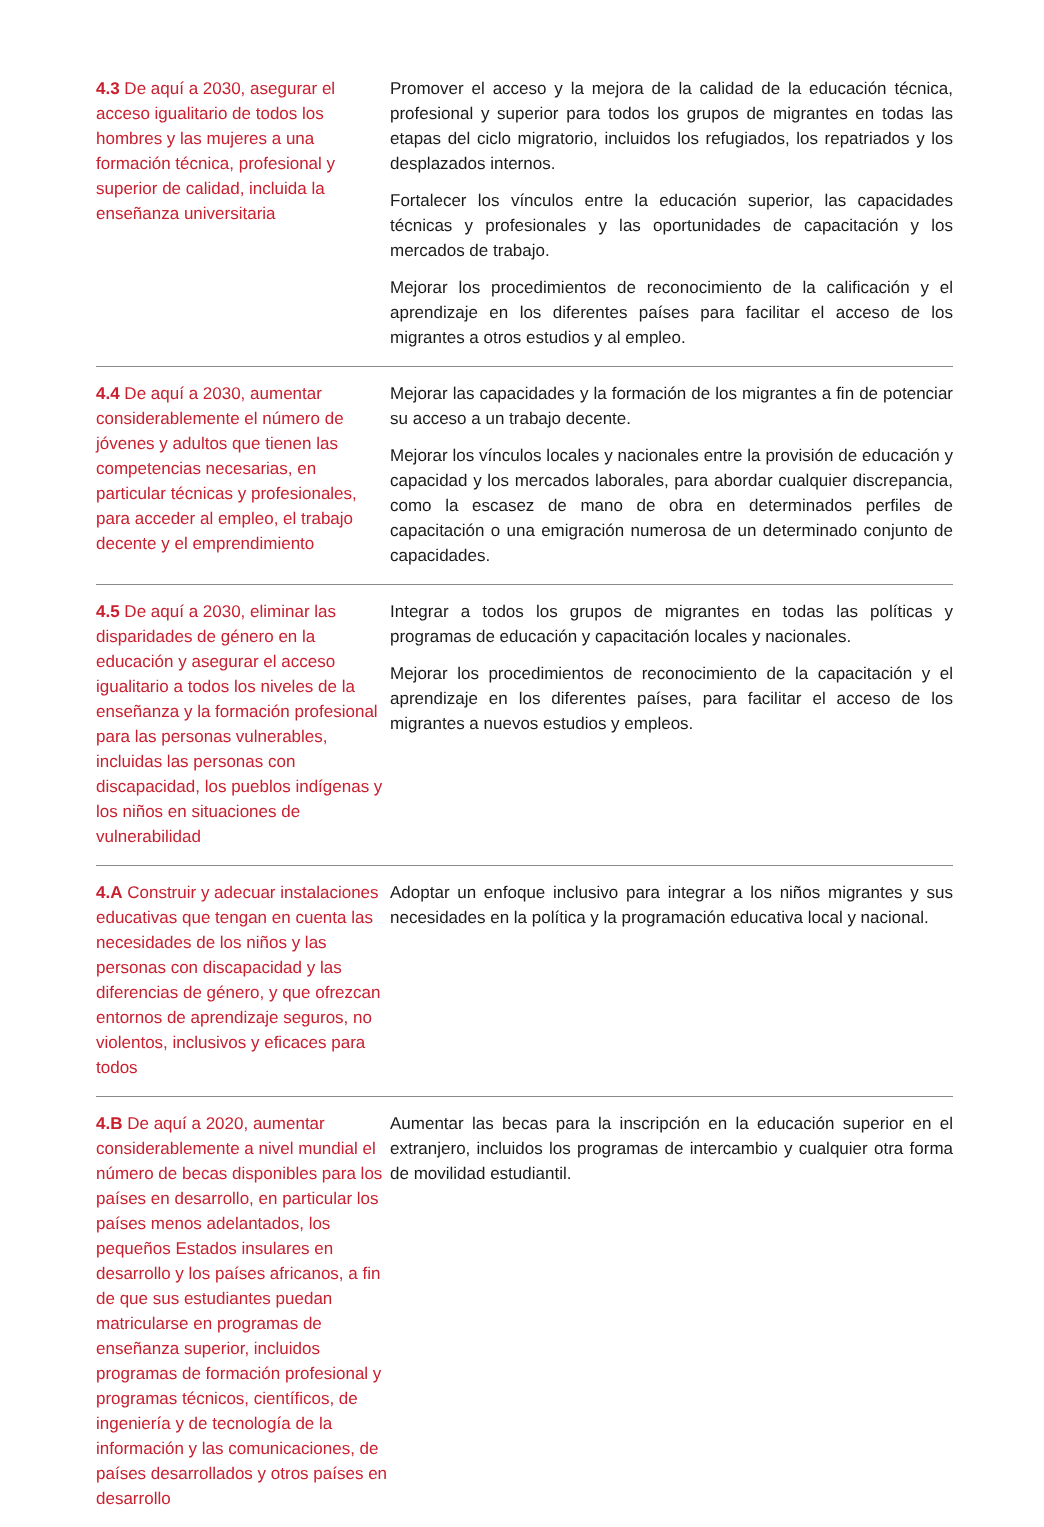| 4.3 De aquí a 2030, asegurar el acceso igualitario de todos los hombres y las mujeres a una formación técnica, profesional y superior de calidad, incluida la enseñanza universitaria | Promover el acceso y la mejora de la calidad de la educación técnica, profesional y superior para todos los grupos de migrantes en todas las etapas del ciclo migratorio, incluidos los refugiados, los repatriados y los desplazados internos. Fortalecer los vínculos entre la educación superior, las capacidades técnicas y profesionales y las oportunidades de capacitación y los mercados de trabajo. Mejorar los procedimientos de reconocimiento de la calificación y el aprendizaje en los diferentes países para facilitar el acceso de los migrantes a otros estudios y al empleo. |
| 4.4 De aquí a 2030, aumentar considerablemente el número de jóvenes y adultos que tienen las competencias necesarias, en particular técnicas y profesionales, para acceder al empleo, el trabajo decente y el emprendimiento | Mejorar las capacidades y la formación de los migrantes a fin de potenciar su acceso a un trabajo decente. Mejorar los vínculos locales y nacionales entre la provisión de educación y capacidad y los mercados laborales, para abordar cualquier discrepancia, como la escasez de mano de obra en determinados perfiles de capacitación o una emigración numerosa de un determinado conjunto de capacidades. |
| 4.5 De aquí a 2030, eliminar las disparidades de género en la educación y asegurar el acceso igualitario a todos los niveles de la enseñanza y la formación profesional para las personas vulnerables, incluidas las personas con discapacidad, los pueblos indígenas y los niños en situaciones de vulnerabilidad | Integrar a todos los grupos de migrantes en todas las políticas y programas de educación y capacitación locales y nacionales. Mejorar los procedimientos de reconocimiento de la capacitación y el aprendizaje en los diferentes países, para facilitar el acceso de los migrantes a nuevos estudios y empleos. |
| 4.A Construir y adecuar instalaciones educativas que tengan en cuenta las necesidades de los niños y las personas con discapacidad y las diferencias de género, y que ofrezcan entornos de aprendizaje seguros, no violentos, inclusivos y eficaces para todos | Adoptar un enfoque inclusivo para integrar a los niños migrantes y sus necesidades en la política y la programación educativa local y nacional. |
| 4.B De aquí a 2020, aumentar considerablemente a nivel mundial el número de becas disponibles para los países en desarrollo, en particular los países menos adelantados, los pequeños Estados insulares en desarrollo y los países africanos, a fin de que sus estudiantes puedan matricularse en programas de enseñanza superior, incluidos programas de formación profesional y programas técnicos, científicos, de ingeniería y de tecnología de la información y las comunicaciones, de países desarrollados y otros países en desarrollo | Aumentar las becas para la inscripción en la educación superior en el extranjero, incluidos los programas de intercambio y cualquier otra forma de movilidad estudiantil. |